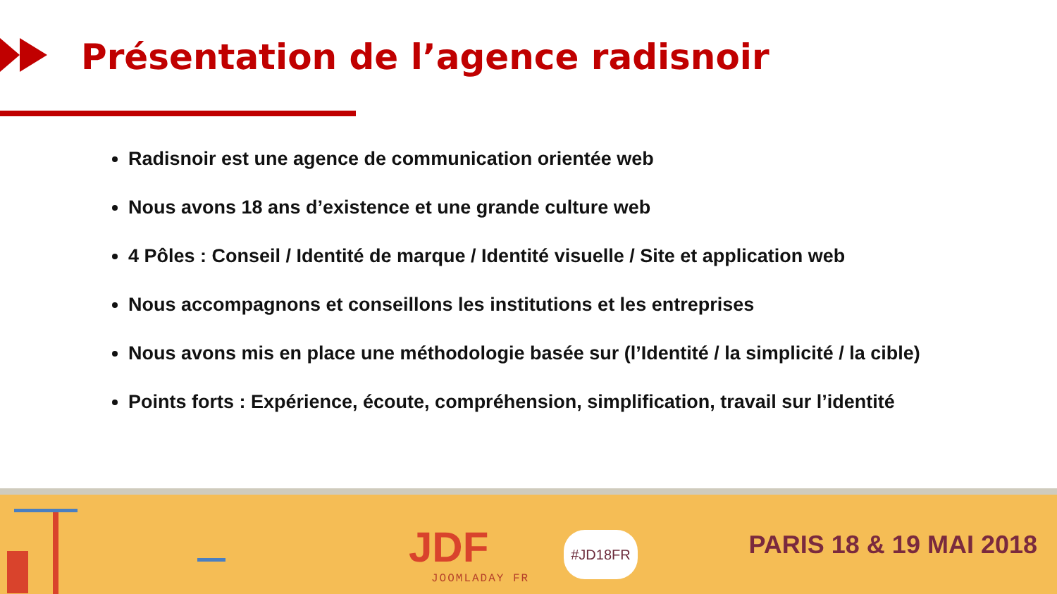Présentation de l’agence radisnoir
Radisnoir est une agence de communication orientée web
Nous avons 18 ans d’existence et une grande culture web
4 Pôles : Conseil / Identité de marque / Identité visuelle / Site et application web
Nous accompagnons et conseillons les institutions et les entreprises
Nous avons mis en place une méthodologie basée sur (l’Identité / la simplicité / la cible)
Points forts : Expérience, écoute, compréhension, simplification, travail sur l’identité
JDF
JOOMLADAY FR
#JD18FR PARIS 18 & 19 MAI 2018